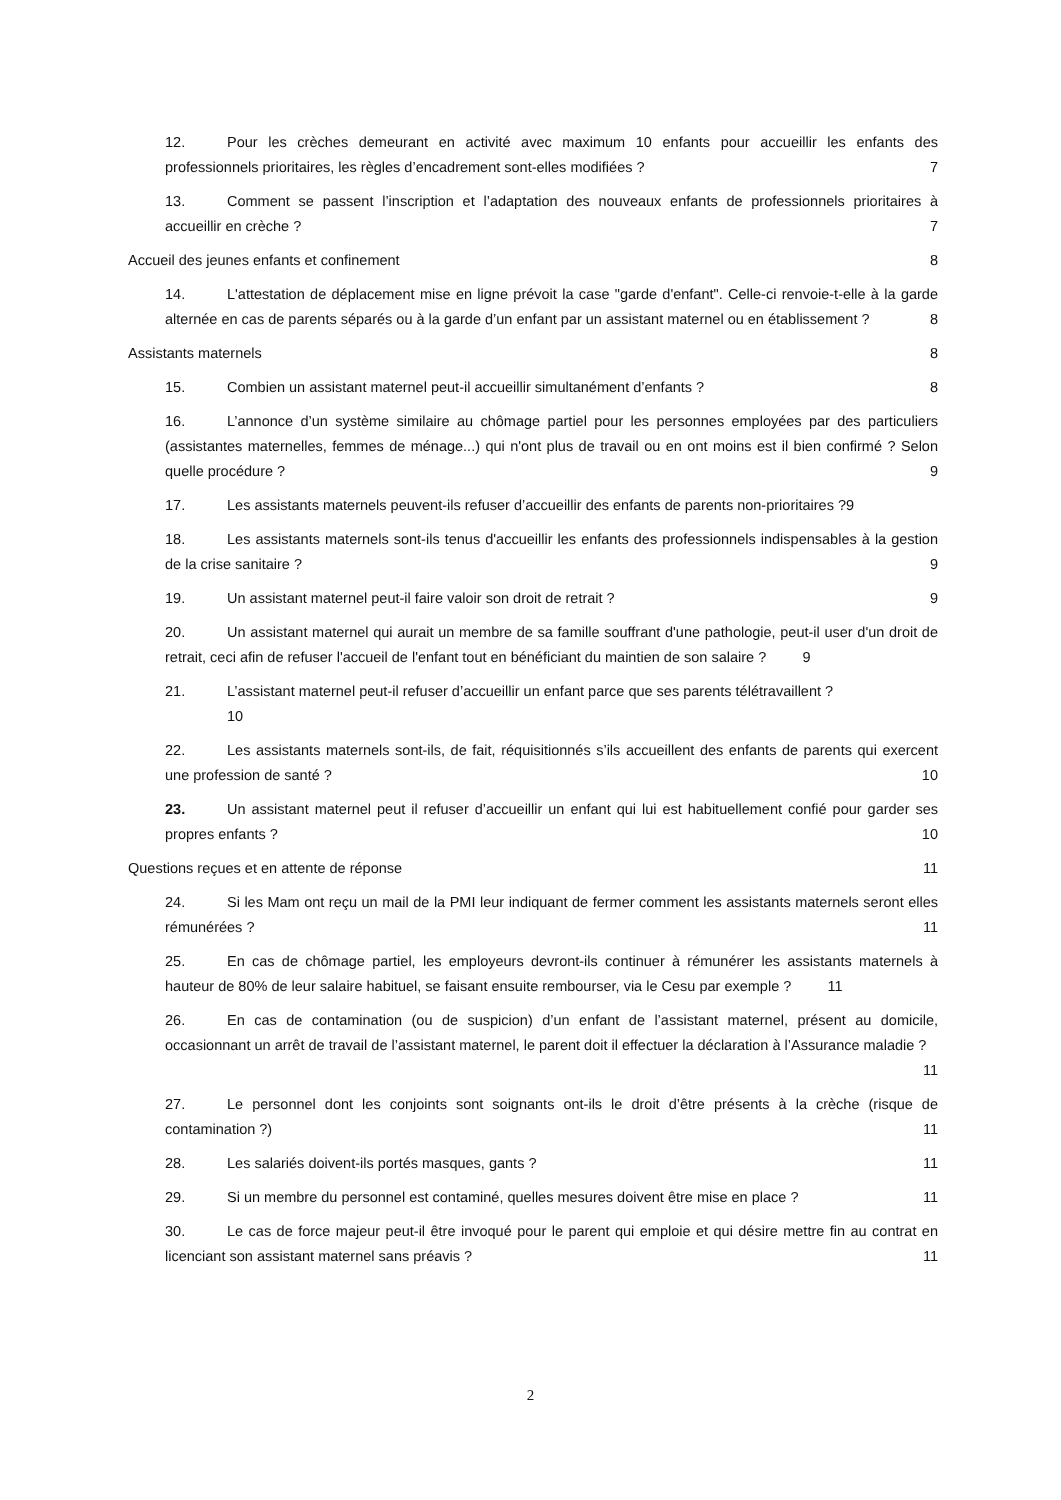12. Pour les crèches demeurant en activité avec maximum 10 enfants pour accueillir les enfants des professionnels prioritaires, les règles d’encadrement sont-elles modifiées ? 7
13. Comment se passent l’inscription et l’adaptation des nouveaux enfants de professionnels prioritaires à accueillir en crèche ? 7
Accueil des jeunes enfants et confinement 8
14. L'attestation de déplacement mise en ligne prévoit la case "garde d'enfant". Celle-ci renvoie-t-elle à la garde alternée en cas de parents séparés ou à la garde d’un enfant par un assistant maternel ou en établissement ? 8
Assistants maternels 8
15. Combien un assistant maternel peut-il accueillir simultanément d’enfants ? 8
16. L’annonce d’un système similaire au chômage partiel pour les personnes employées par des particuliers (assistantes maternelles, femmes de ménage...) qui n'ont plus de travail ou en ont moins est il bien confirmé ? Selon quelle procédure ? 9
17. Les assistants maternels peuvent-ils refuser d’accueillir des enfants de parents non-prioritaires ?9
18. Les assistants maternels sont-ils tenus d'accueillir les enfants des professionnels indispensables à la gestion de la crise sanitaire ? 9
19. Un assistant maternel peut-il faire valoir son droit de retrait ? 9
20. Un assistant maternel qui aurait un membre de sa famille souffrant d'une pathologie, peut-il user d'un droit de retrait, ceci afin de refuser l'accueil de l'enfant tout en bénéficiant du maintien de son salaire ? 9
21. L’assistant maternel peut-il refuser d’accueillir un enfant parce que ses parents télétravaillent ?
10
22. Les assistants maternels sont-ils, de fait, réquisitionnés s’ils accueillent des enfants de parents qui exercent une profession de santé ? 10
23. Un assistant maternel peut il refuser d’accueillir un enfant qui lui est habituellement confié pour garder ses propres enfants ? 10
Questions reçues et en attente de réponse 11
24. Si les Mam ont reçu un mail de la PMI leur indiquant de fermer comment les assistants maternels seront elles rémunérées ? 11
25. En cas de chômage partiel, les employeurs devront-ils continuer à rémunérer les assistants maternels à hauteur de 80% de leur salaire habituel, se faisant ensuite rembourser, via le Cesu par exemple ? 11
26. En cas de contamination (ou de suspicion) d’un enfant de l’assistant maternel, présent au domicile, occasionnant un arrêt de travail de l’assistant maternel, le parent doit il effectuer la déclaration à l’Assurance maladie ? 11
27. Le personnel dont les conjoints sont soignants ont-ils le droit d’être présents à la crèche (risque de contamination ?) 11
28. Les salariés doivent-ils portés masques, gants ? 11
29. Si un membre du personnel est contaminé, quelles mesures doivent être mise en place ? 11
30. Le cas de force majeur peut-il être invoqué pour le parent qui emploie et qui désire mettre fin au contrat en licenciant son assistant maternel sans préavis ? 11
2